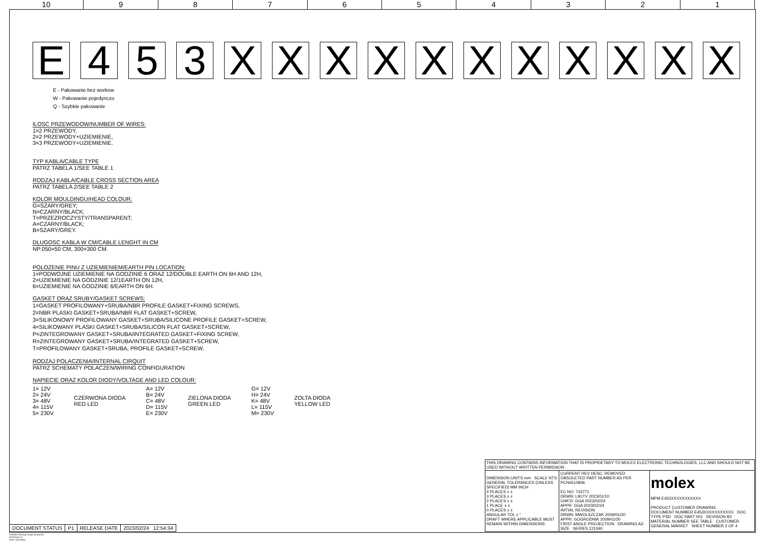10 9 8 7 6 5 4 3 2 1
E 4 5 3 X X X X X X X X X X X
E - Pakowanie bez workow
W - Pakowanie pojedynczo
Q - Szybkie pakowanie
ILOSC PRZEWODOW/NUMBER OF WIRES:
1=2 PRZEWODY,
2=2 PRZEWODY+UZIEMIENIE,
3=3 PRZEWODY+UZIEMIENIE.
TYP KABLA/CABLE TYPE
PATRZ TABELA 1/SEE TABLE 1
RODZAJ KABLA/CABLE CROSS SECTION AREA
PATRZ TABELA 2/SEE TABLE 2
KOLOR MOULDINGU/HEAD COLOUR:
G=SZARY/GREY;
N=CZARNY/BLACK;
T=PRZEZROCZYSTY/TRANSPARENT;
A=CZARNY/BLACK;
B=SZARY/GREY.
DLUGOSC KABLA W CM/CABLE LENGHT IN CM
NP:050=50 CM, 300=300 CM.
POLOZENIE PINU Z UZIEMIENIEM/EARTH PIN LOCATION:
1=PODWOJNE UZIEMIENIE NA GODZINIE 6 ORAZ 12/DOUBLE EARTH ON 6H AND 12H,
2=UZIEMIENIE NA GODZINIE 12/1EARTH ON 12H,
6=UZIEMIENIE NA GODZINIE 6/EARTH ON 6H.
GASKET ORAZ SRUBY/GASKET SCREWS:
1=GASKET PROFILOWANY+SRUBA/NBR PROFILE GASKET+FIXING SCREWS,
2=NBR PLASKI GASKET+SRUBA/NBR FLAT GASKET+SCREW,
3=SILIKONOWY PROFILOWANY GASKET+SRUBA/SILICONE PROFILE GASKET+SCREW,
4=SILIKOWANY PLASKI GASKET+SRUBA/SILICON FLAT GASKET+SCREW,
P=ZINTEGROWANY GASKET+SRUBA/INTEGRATED GASKET+FIXING SCREW,
R=ZINTEGROWANY GASKET+SRUBA/INTEGRATED GASKET+SCREW,
T=PROFILOWANY GASKET+SRUBA, PROFILE GASKET+SCREW.
RODZAJ POLACZENIA/INTERNAL CIRQUIT
PATRZ SCHEMATY POLACZEN/WIRING CONFIGURATION
NAPIECIE ORAZ KOLOR DIODY/VOLTAGE AND LED COLOUR:
1= 12V
2= 24V
3= 48V
4= 115V
5= 230V
CZERWONA DIODA
RED LED
A= 12V
B= 24V
C= 48V
D= 115V
E= 230V
ZIELONA DIODA
GREEN LED
G= 12V
H= 24V
K= 48V
L= 115V
M= 230V
ZOLTA DIODA
YELLOW LED
| DOCUMENT STATUS | P1 | RELEASE DATE | 2023/02/24 12:54:34 |
| THIS DRAWING CONTAINS INFORMATION THAT IS PROPRIETARY TO MOLEX ELECTRONIC TECHNOLOGIES, LLC AND SHOULD NOT BE USED WITHOUT WRITTEN PERMISSION | | |
| DIMENSION UNITS mm SCALE NTS GENERAL TOLERANCES (UNLESS SPECIFIED) MM INCH 4 PLACES ± ± 3 PLACES ± ± 2 PLACES ± ± 1 PLACE ± ± 0 PLACES ± ± ANGULAR TOL ± ° DRAFT WHERE APPLICABLE MUST REMAIN WITHIN DIMENSIONS | CURRENT REV DESC: REMOVED OBSOLETED PART NUMBER AS PER PCN#510806. EC NO: 733771 DRWN: LIKITV 2023/01/10 CHK'D: GGA 2023/02/24 APPR: GGA 2023/02/24 INITIAL REVISION: DRWN: MWOLSZCZAK 2009/01/20 APPR: GOGRODNIK 2009/01/20 FIRST ANGLE PROJECTION DRAWING A3-SIZE SERIES 121040 | molex MPM E453XXXXXXXXXXX PRODUCT CUSTOMER DRAWING DOCUMENT NUMBER E453XXXXXXXXXXX DOC TYPE PSD DOC PART 001 REVISION B2 MATERIAL NUMBER SEE TABLE CUSTOMER GENERAL MARKET SHEET NUMBER 2 OF 4 |
FORMAT: Met-lega-master-tb-prod-A3
REVISION: E1
DATE: 2021/05/01